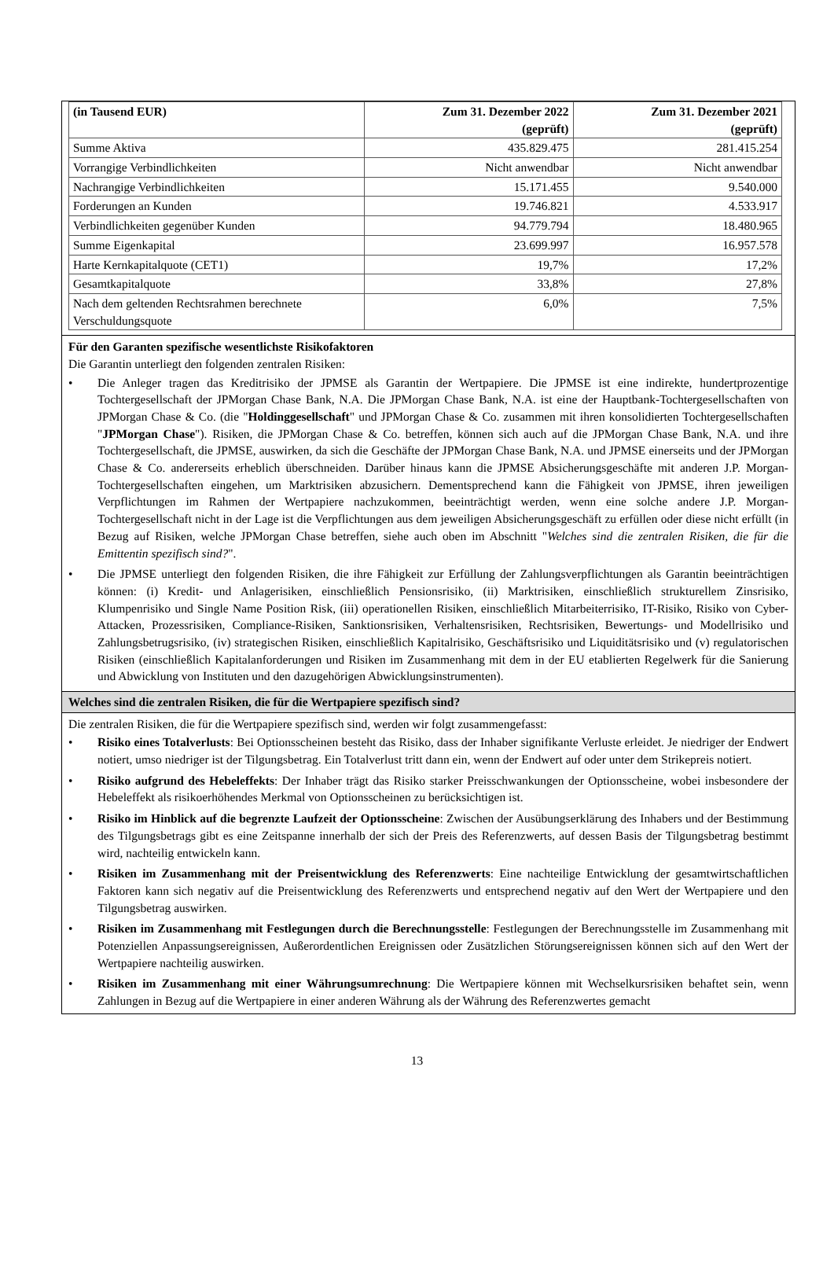| (in Tausend EUR) | Zum 31. Dezember 2022 (geprüft) | Zum 31. Dezember 2021 (geprüft) |
| --- | --- | --- |
| Summe Aktiva | 435.829.475 | 281.415.254 |
| Vorrangige Verbindlichkeiten | Nicht anwendbar | Nicht anwendbar |
| Nachrangige Verbindlichkeiten | 15.171.455 | 9.540.000 |
| Forderungen an Kunden | 19.746.821 | 4.533.917 |
| Verbindlichkeiten gegenüber Kunden | 94.779.794 | 18.480.965 |
| Summe Eigenkapital | 23.699.997 | 16.957.578 |
| Harte Kernkapitalquote (CET1) | 19,7% | 17,2% |
| Gesamtkapitalquote | 33,8% | 27,8% |
| Nach dem geltenden Rechtsrahmen berechnete Verschuldungsquote | 6,0% | 7,5% |
Für den Garanten spezifische wesentlichste Risikofaktoren
Die Garantin unterliegt den folgenden zentralen Risiken:
• Die Anleger tragen das Kreditrisiko der JPMSE als Garantin der Wertpapiere. Die JPMSE ist eine indirekte, hundertprozentige Tochtergesellschaft der JPMorgan Chase Bank, N.A. Die JPMorgan Chase Bank, N.A. ist eine der Hauptbank-Tochtergesellschaften von JPMorgan Chase & Co. (die "Holdinggesellschaft" und JPMorgan Chase & Co. zusammen mit ihren konsolidierten Tochtergesellschaften "JPMorgan Chase"). Risiken, die JPMorgan Chase & Co. betreffen, können sich auch auf die JPMorgan Chase Bank, N.A. und ihre Tochtergesellschaft, die JPMSE, auswirken, da sich die Geschäfte der JPMorgan Chase Bank, N.A. und JPMSE einerseits und der JPMorgan Chase & Co. andererseits erheblich überschneiden. Darüber hinaus kann die JPMSE Absicherungsgeschäfte mit anderen J.P. Morgan-Tochtergesellschaften eingehen, um Marktrisiken abzusichern. Dementsprechend kann die Fähigkeit von JPMSE, ihren jeweiligen Verpflichtungen im Rahmen der Wertpapiere nachzukommen, beeinträchtigt werden, wenn eine solche andere J.P. Morgan-Tochtergesellschaft nicht in der Lage ist die Verpflichtungen aus dem jeweiligen Absicherungsgeschäft zu erfüllen oder diese nicht erfüllt (in Bezug auf Risiken, welche JPMorgan Chase betreffen, siehe auch oben im Abschnitt "Welches sind die zentralen Risiken, die für die Emittentin spezifisch sind?".
• Die JPMSE unterliegt den folgenden Risiken, die ihre Fähigkeit zur Erfüllung der Zahlungsverpflichtungen als Garantin beeinträchtigen können: (i) Kredit- und Anlagerisiken, einschließlich Pensionsrisiko, (ii) Marktrisiken, einschließlich strukturellem Zinsrisiko, Klumpenrisiko und Single Name Position Risk, (iii) operationellen Risiken, einschließlich Mitarbeiterrisiko, IT-Risiko, Risiko von Cyber-Attacken, Prozessrisiken, Compliance-Risiken, Sanktionsrisiken, Verhaltensrisiken, Rechtsrisiken, Bewertungs- und Modellrisiko und Zahlungsbetrugsrisiko, (iv) strategischen Risiken, einschließlich Kapitalrisiko, Geschäftsrisiko und Liquiditätsrisiko und (v) regulatorischen Risiken (einschließlich Kapitalanforderungen und Risiken im Zusammenhang mit dem in der EU etablierten Regelwerk für die Sanierung und Abwicklung von Instituten und den dazugehörigen Abwicklungsinstrumenten).
Welches sind die zentralen Risiken, die für die Wertpapiere spezifisch sind?
Die zentralen Risiken, die für die Wertpapiere spezifisch sind, werden wir folgt zusammengefasst:
• Risiko eines Totalverlusts: Bei Optionsscheinen besteht das Risiko, dass der Inhaber signifikante Verluste erleidet. Je niedriger der Endwert notiert, umso niedriger ist der Tilgungsbetrag. Ein Totalverlust tritt dann ein, wenn der Endwert auf oder unter dem Strikepreis notiert.
• Risiko aufgrund des Hebeleffekts: Der Inhaber trägt das Risiko starker Preisschwankungen der Optionsscheine, wobei insbesondere der Hebeleffekt als risikoerhöhendes Merkmal von Optionsscheinen zu berücksichtigen ist.
• Risiko im Hinblick auf die begrenzte Laufzeit der Optionsscheine: Zwischen der Ausübungserklärung des Inhabers und der Bestimmung des Tilgungsbetrags gibt es eine Zeitspanne innerhalb der sich der Preis des Referenzwerts, auf dessen Basis der Tilgungsbetrag bestimmt wird, nachteilig entwickeln kann.
• Risiken im Zusammenhang mit der Preisentwicklung des Referenzwerts: Eine nachteilige Entwicklung der gesamtwirtschaftlichen Faktoren kann sich negativ auf die Preisentwicklung des Referenzwerts und entsprechend negativ auf den Wert der Wertpapiere und den Tilgungsbetrag auswirken.
• Risiken im Zusammenhang mit Festlegungen durch die Berechnungsstelle: Festlegungen der Berechnungsstelle im Zusammenhang mit Potenziellen Anpassungsereignissen, Außerordentlichen Ereignissen oder Zusätzlichen Störungsereignissen können sich auf den Wert der Wertpapiere nachteilig auswirken.
• Risiken im Zusammenhang mit einer Währungsumrechnung: Die Wertpapiere können mit Wechselkursrisiken behaftet sein, wenn Zahlungen in Bezug auf die Wertpapiere in einer anderen Währung als der Währung des Referenzwertes gemacht
13